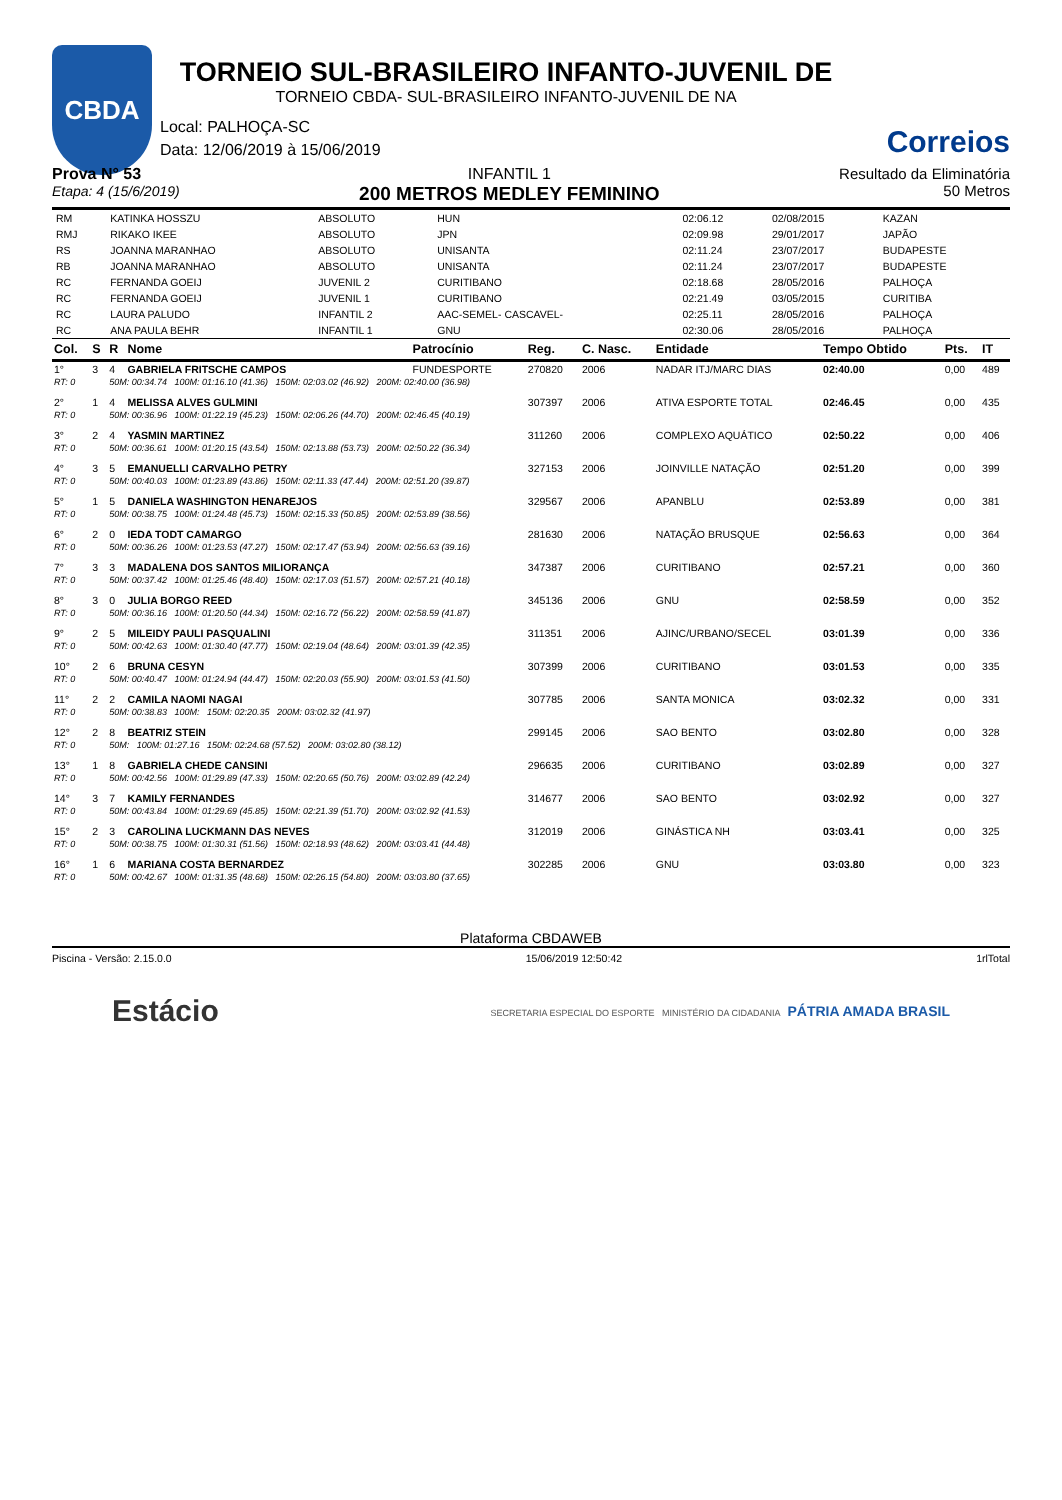CBDA
TORNEIO SUL-BRASILEIRO INFANTO-JUVENIL DE
TORNEIO CBDA- SUL-BRASILEIRO INFANTO-JUVENIL DE NA
Correios
Local: PALHOÇA-SC
Data: 12/06/2019 à 15/06/2019
Prova N° 53
Etapa: 4 (15/6/2019)
INFANTIL 1
200 METROS MEDLEY FEMININO
Resultado da Eliminatória
50 Metros
| RM | KATINKA HOSSZU | ABSOLUTO | HUN | 02:06.12 | 02/08/2015 | KAZAN |
| RMJ | RIKAKO IKEE | ABSOLUTO | JPN | 02:09.98 | 29/01/2017 | JAPÃO |
| RS | JOANNA MARANHAO | ABSOLUTO | UNISANTA | 02:11.24 | 23/07/2017 | BUDAPESTE |
| RB | JOANNA MARANHAO | ABSOLUTO | UNISANTA | 02:11.24 | 23/07/2017 | BUDAPESTE |
| RC | FERNANDA GOEIJ | JUVENIL 2 | CURITIBANO | 02:18.68 | 28/05/2016 | PALHOÇA |
| RC | FERNANDA GOEIJ | JUVENIL 1 | CURITIBANO | 02:21.49 | 03/05/2015 | CURITIBA |
| RC | LAURA PALUDO | INFANTIL 2 | AAC-SEMEL- CASCAVEL- | 02:25.11 | 28/05/2016 | PALHOÇA |
| RC | ANA PAULA BEHR | INFANTIL 1 | GNU | 02:30.06 | 28/05/2016 | PALHOÇA |
| Col. | S | R | Nome | Patrocínio | Reg. | C. Nasc. | Entidade | Tempo Obtido | Pts. | IT |
| --- | --- | --- | --- | --- | --- | --- | --- | --- | --- | --- |
| 1° | 3 | 4 | GABRIELA FRITSCHE CAMPOS | FUNDESPORTE | 270820 | 2006 | NADAR ITJ/MARC DIAS | 02:40.00 | 0,00 | 489 |
| RT: 0 | | 50M: 00:34.74 100M: 01:16.10 (41.36) 150M: 02:03.02 (46.92) 200M: 02:40.00 (36.98) | | | | | | | | |
| 2° | 1 | 4 | MELISSA ALVES GULMINI | | 307397 | 2006 | ATIVA ESPORTE TOTAL | 02:46.45 | 0,00 | 435 |
| RT: 0 | | 50M: 00:36.96 100M: 01:22.19 (45.23) 150M: 02:06.26 (44.70) 200M: 02:46.45 (40.19) | | | | | | | | |
| 3° | 2 | 4 | YASMIN MARTINEZ | | 311260 | 2006 | COMPLEXO AQUÁTICO | 02:50.22 | 0,00 | 406 |
| RT: 0 | | 50M: 00:36.61 100M: 01:20.15 (43.54) 150M: 02:13.88 (53.73) 200M: 02:50.22 (36.34) | | | | | | | | |
| 4° | 3 | 5 | EMANUELLI CARVALHO PETRY | | 327153 | 2006 | JOINVILLE NATAÇÃO | 02:51.20 | 0,00 | 399 |
| RT: 0 | | 50M: 00:40.03 100M: 01:23.89 (43.86) 150M: 02:11.33 (47.44) 200M: 02:51.20 (39.87) | | | | | | | | |
| 5° | 1 | 5 | DANIELA WASHINGTON HENAREJOS | | 329567 | 2006 | APANBLU | 02:53.89 | 0,00 | 381 |
| RT: 0 | | 50M: 00:38.75 100M: 01:24.48 (45.73) 150M: 02:15.33 (50.85) 200M: 02:53.89 (38.56) | | | | | | | | |
| 6° | 2 | 0 | IEDA TODT CAMARGO | | 281630 | 2006 | NATAÇÃO BRUSQUE | 02:56.63 | 0,00 | 364 |
| RT: 0 | | 50M: 00:36.26 100M: 01:23.53 (47.27) 150M: 02:17.47 (53.94) 200M: 02:56.63 (39.16) | | | | | | | | |
| 7° | 3 | 3 | MADALENA DOS SANTOS MILIORANÇA | | 347387 | 2006 | CURITIBANO | 02:57.21 | 0,00 | 360 |
| RT: 0 | | 50M: 00:37.42 100M: 01:25.46 (48.40) 150M: 02:17.03 (51.57) 200M: 02:57.21 (40.18) | | | | | | | | |
| 8° | 3 | 0 | JULIA BORGO REED | | 345136 | 2006 | GNU | 02:58.59 | 0,00 | 352 |
| RT: 0 | | 50M: 00:36.16 100M: 01:20.50 (44.34) 150M: 02:16.72 (56.22) 200M: 02:58.59 (41.87) | | | | | | | | |
| 9° | 2 | 5 | MILEIDY PAULI PASQUALINI | | 311351 | 2006 | AJINC/URBANO/SECEL | 03:01.39 | 0,00 | 336 |
| RT: 0 | | 50M: 00:42.63 100M: 01:30.40 (47.77) 150M: 02:19.04 (48.64) 200M: 03:01.39 (42.35) | | | | | | | | |
| 10° | 2 | 6 | BRUNA CESYN | | 307399 | 2006 | CURITIBANO | 03:01.53 | 0,00 | 335 |
| RT: 0 | | 50M: 00:40.47 100M: 01:24.94 (44.47) 150M: 02:20.03 (55.90) 200M: 03:01.53 (41.50) | | | | | | | | |
| 11° | 2 | 2 | CAMILA NAOMI NAGAI | | 307785 | 2006 | SANTA MONICA | 03:02.32 | 0,00 | 331 |
| RT: 0 | | 50M: 00:38.83 100M: 150M: 02:20.35 200M: 03:02.32 (41.97) | | | | | | | | |
| 12° | 2 | 8 | BEATRIZ STEIN | | 299145 | 2006 | SAO BENTO | 03:02.80 | 0,00 | 328 |
| RT: 0 | | 50M: 100M: 01:27.16 150M: 02:24.68 (57.52) 200M: 03:02.80 (38.12) | | | | | | | | |
| 13° | 1 | 8 | GABRIELA CHEDE CANSINI | | 296635 | 2006 | CURITIBANO | 03:02.89 | 0,00 | 327 |
| RT: 0 | | 50M: 00:42.56 100M: 01:29.89 (47.33) 150M: 02:20.65 (50.76) 200M: 03:02.89 (42.24) | | | | | | | | |
| 14° | 3 | 7 | KAMILY FERNANDES | | 314677 | 2006 | SAO BENTO | 03:02.92 | 0,00 | 327 |
| RT: 0 | | 50M: 00:43.84 100M: 01:29.69 (45.85) 150M: 02:21.39 (51.70) 200M: 03:02.92 (41.53) | | | | | | | | |
| 15° | 2 | 3 | CAROLINA LUCKMANN DAS NEVES | | 312019 | 2006 | GINÁSTICA NH | 03:03.41 | 0,00 | 325 |
| RT: 0 | | 50M: 00:38.75 100M: 01:30.31 (51.56) 150M: 02:18.93 (48.62) 200M: 03:03.41 (44.48) | | | | | | | | |
| 16° | 1 | 6 | MARIANA COSTA BERNARDEZ | | 302285 | 2006 | GNU | 03:03.80 | 0,00 | 323 |
| RT: 0 | | 50M: 00:42.67 100M: 01:31.35 (48.68) 150M: 02:26.15 (54.80) 200M: 03:03.80 (37.65) | | | | | | | | |
Plataforma CBDAWEB
Piscina - Versão: 2.15.0.0 15/06/2019 12:50:42 1rlTotal
Estácio SECRETARIA ESPECIAL DO ESPORTE MINISTÉRIO DA CIDADANIA PÁTRIA AMADA BRASIL